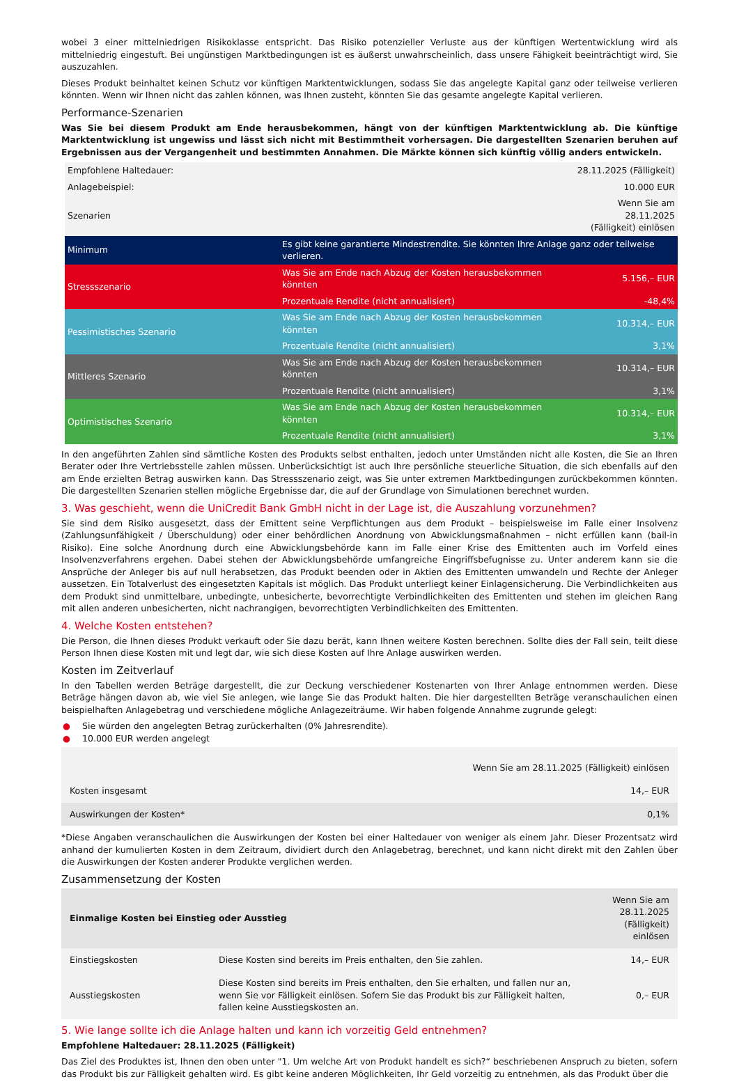wobei 3 einer mittelniedrigen Risikoklasse entspricht. Das Risiko potenzieller Verluste aus der künftigen Wertentwicklung wird als mittelniedrig eingestuft. Bei ungünstigen Marktbedingungen ist es äußerst unwahrscheinlich, dass unsere Fähigkeit beeinträchtigt wird, Sie auszuzahlen.
Dieses Produkt beinhaltet keinen Schutz vor künftigen Marktentwicklungen, sodass Sie das angelegte Kapital ganz oder teilweise verlieren könnten. Wenn wir Ihnen nicht das zahlen können, was Ihnen zusteht, könnten Sie das gesamte angelegte Kapital verlieren.
Performance-Szenarien
Was Sie bei diesem Produkt am Ende herausbekommen, hängt von der künftigen Marktentwicklung ab. Die künftige Marktentwicklung ist ungewiss und lässt sich nicht mit Bestimmtheit vorhersagen. Die dargestellten Szenarien beruhen auf Ergebnissen aus der Vergangenheit und bestimmten Annahmen. Die Märkte können sich künftig völlig anders entwickeln.
| Empfohlene Haltedauer: | | 28.11.2025 (Fälligkeit) |
| Anlagebeispiel: | | 10.000 EUR |
| Szenarien | | Wenn Sie am 28.11.2025 (Fälligkeit) einlösen |
| Minimum | Es gibt keine garantierte Mindestrendite. Sie könnten Ihre Anlage ganz oder teilweise verlieren. | |
| Stressszenario | Was Sie am Ende nach Abzug der Kosten herausbekommen könnten | 5.156,– EUR |
| | Prozentuale Rendite (nicht annualisiert) | -48,4% |
| Pessimistisches Szenario | Was Sie am Ende nach Abzug der Kosten herausbekommen könnten | 10.314,– EUR |
| | Prozentuale Rendite (nicht annualisiert) | 3,1% |
| Mittleres Szenario | Was Sie am Ende nach Abzug der Kosten herausbekommen könnten | 10.314,– EUR |
| | Prozentuale Rendite (nicht annualisiert) | 3,1% |
| Optimistisches Szenario | Was Sie am Ende nach Abzug der Kosten herausbekommen könnten | 10.314,– EUR |
| | Prozentuale Rendite (nicht annualisiert) | 3,1% |
In den angeführten Zahlen sind sämtliche Kosten des Produkts selbst enthalten, jedoch unter Umständen nicht alle Kosten, die Sie an Ihren Berater oder Ihre Vertriebsstelle zahlen müssen. Unberücksichtigt ist auch Ihre persönliche steuerliche Situation, die sich ebenfalls auf den am Ende erzielten Betrag auswirken kann. Das Stressszenario zeigt, was Sie unter extremen Marktbedingungen zurückbekommen könnten. Die dargestellten Szenarien stellen mögliche Ergebnisse dar, die auf der Grundlage von Simulationen berechnet wurden.
3. Was geschieht, wenn die UniCredit Bank GmbH nicht in der Lage ist, die Auszahlung vorzunehmen?
Sie sind dem Risiko ausgesetzt, dass der Emittent seine Verpflichtungen aus dem Produkt – beispielsweise im Falle einer Insolvenz (Zahlungsunfähigkeit / Überschuldung) oder einer behördlichen Anordnung von Abwicklungsmaßnahmen – nicht erfüllen kann (bail-in Risiko). Eine solche Anordnung durch eine Abwicklungsbehörde kann im Falle einer Krise des Emittenten auch im Vorfeld eines Insolvenzverfahrens ergehen. Dabei stehen der Abwicklungsbehörde umfangreiche Eingriffsbefugnisse zu. Unter anderem kann sie die Ansprüche der Anleger bis auf null herabsetzen, das Produkt beenden oder in Aktien des Emittenten umwandeln und Rechte der Anleger aussetzen. Ein Totalverlust des eingesetzten Kapitals ist möglich. Das Produkt unterliegt keiner Einlagensicherung. Die Verbindlichkeiten aus dem Produkt sind unmittelbare, unbedingte, unbesicherte, bevorrechtigte Verbindlichkeiten des Emittenten und stehen im gleichen Rang mit allen anderen unbesicherten, nicht nachrangigen, bevorrechtigten Verbindlichkeiten des Emittenten.
4. Welche Kosten entstehen?
Die Person, die Ihnen dieses Produkt verkauft oder Sie dazu berät, kann Ihnen weitere Kosten berechnen. Sollte dies der Fall sein, teilt diese Person Ihnen diese Kosten mit und legt dar, wie sich diese Kosten auf Ihre Anlage auswirken werden.
Kosten im Zeitverlauf
In den Tabellen werden Beträge dargestellt, die zur Deckung verschiedener Kostenarten von Ihrer Anlage entnommen werden. Diese Beträge hängen davon ab, wie viel Sie anlegen, wie lange Sie das Produkt halten. Die hier dargestellten Beträge veranschaulichen einen beispielhaften Anlagebetrag und verschiedene mögliche Anlagezeiträume. Wir haben folgende Annahme zugrunde gelegt:
● Sie würden den angelegten Betrag zurückerhalten (0% Jahresrendite).
● 10.000 EUR werden angelegt
| | Wenn Sie am 28.11.2025 (Fälligkeit) einlösen |
| Kosten insgesamt | 14,– EUR |
| Auswirkungen der Kosten* | 0,1% |
*Diese Angaben veranschaulichen die Auswirkungen der Kosten bei einer Haltedauer von weniger als einem Jahr. Dieser Prozentsatz wird anhand der kumulierten Kosten in dem Zeitraum, dividiert durch den Anlagebetrag, berechnet, und kann nicht direkt mit den Zahlen über die Auswirkungen der Kosten anderer Produkte verglichen werden.
Zusammensetzung der Kosten
| Einmalige Kosten bei Einstieg oder Ausstieg | | Wenn Sie am 28.11.2025 (Fälligkeit) einlösen |
| Einstiegskosten | Diese Kosten sind bereits im Preis enthalten, den Sie zahlen. | 14,– EUR |
| Ausstiegskosten | Diese Kosten sind bereits im Preis enthalten, den Sie erhalten, und fallen nur an, wenn Sie vor Fälligkeit einlösen. Sofern Sie das Produkt bis zur Fälligkeit halten, fallen keine Ausstiegskosten an. | 0,– EUR |
5. Wie lange sollte ich die Anlage halten und kann ich vorzeitig Geld entnehmen?
Empfohlene Haltedauer: 28.11.2025 (Fälligkeit)
Das Ziel des Produktes ist, Ihnen den oben unter "1. Um welche Art von Produkt handelt es sich?“ beschriebenen Anspruch zu bieten, sofern das Produkt bis zur Fälligkeit gehalten wird. Es gibt keine anderen Möglichkeiten, Ihr Geld vorzeitig zu entnehmen, als das Produkt über die